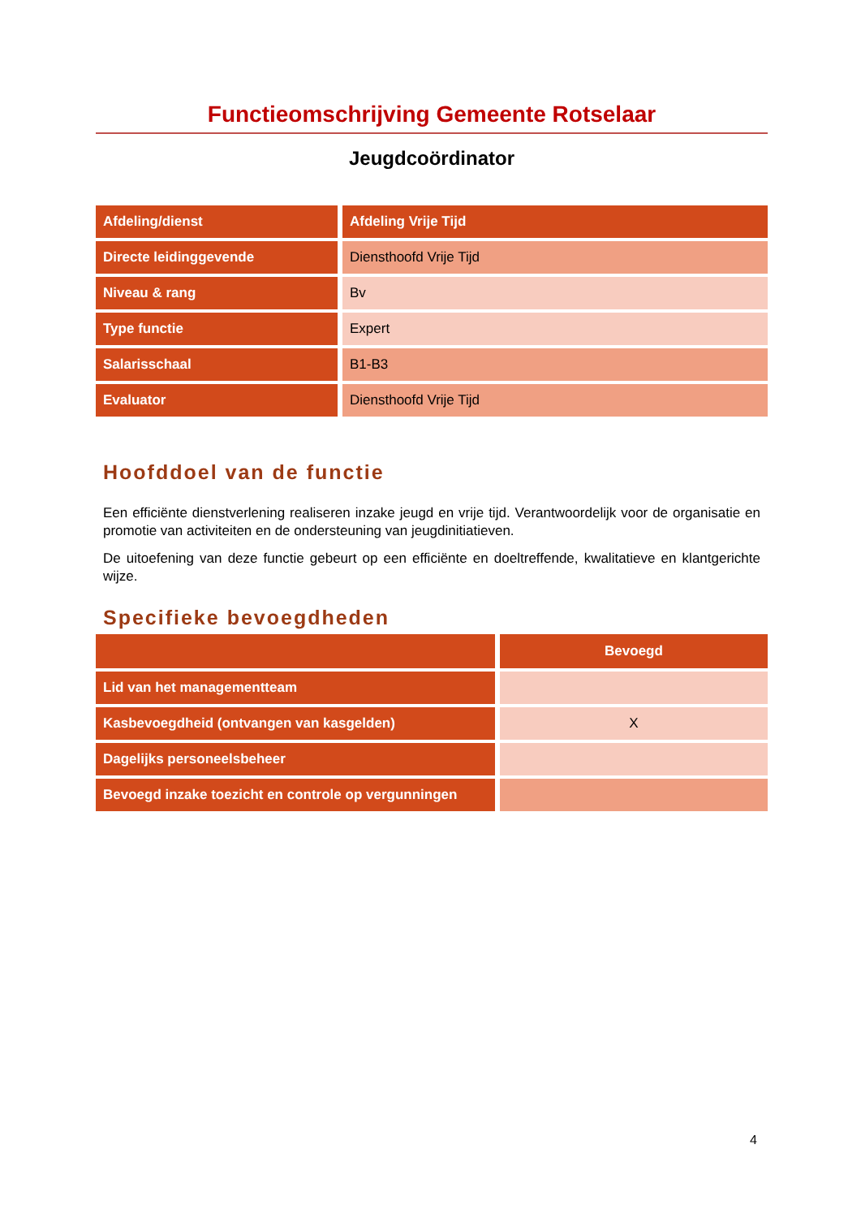Functieomschrijving Gemeente Rotselaar
Jeugdcoördinator
| Afdeling/dienst | Afdeling Vrije Tijd |
| Directe leidinggevende | Diensthoofd Vrije Tijd |
| Niveau & rang | Bv |
| Type functie | Expert |
| Salarisschaal | B1-B3 |
| Evaluator | Diensthoofd Vrije Tijd |
Hoofddoel van de functie
Een efficiënte dienstverlening realiseren inzake jeugd en vrije tijd. Verantwoordelijk voor de organisatie en promotie van activiteiten en de ondersteuning van jeugdinitiatieven.
De uitoefening van deze functie gebeurt op een efficiënte en doeltreffende, kwalitatieve en klantgerichte wijze.
Specifieke bevoegdheden
| | Bevoegd |
| --- | --- |
| Lid van het managementteam | |
| Kasbevoegdheid (ontvangen van kasgelden) | X |
| Dagelijks personeelsbeheer | |
| Bevoegd inzake toezicht en controle op vergunningen | |
4